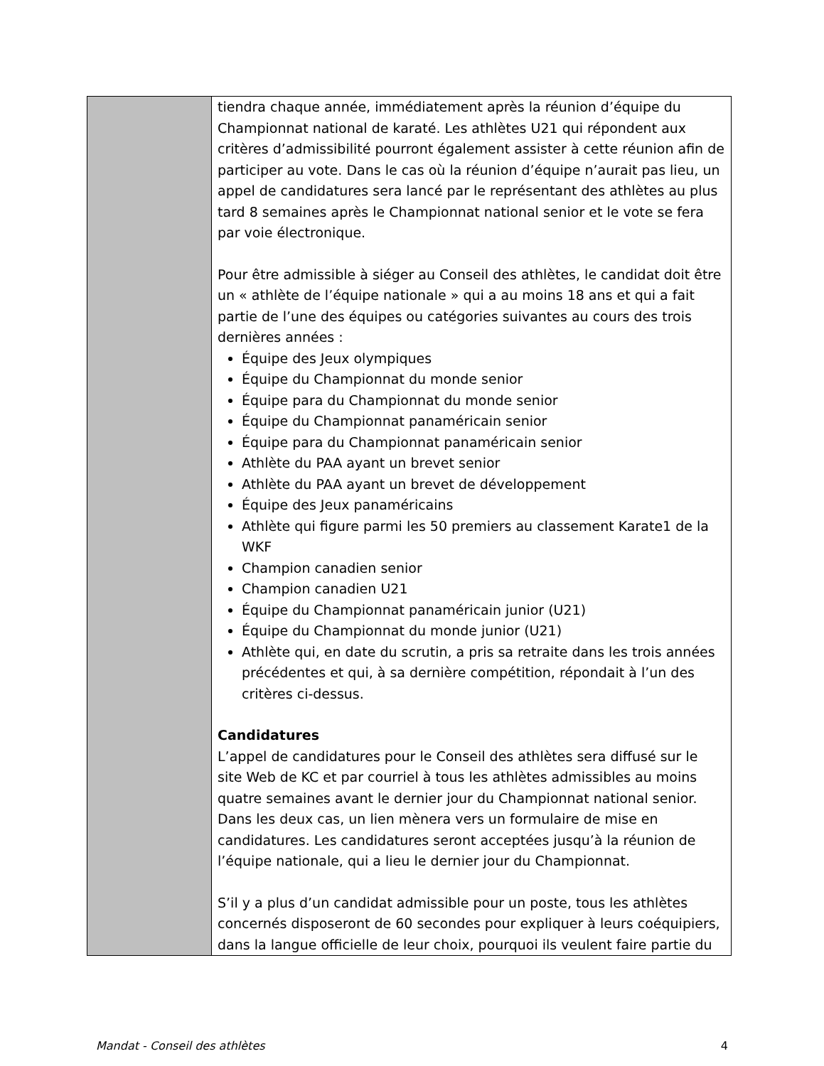| | tiendra chaque année, immédiatement après la réunion d’équipe du Championnat national de karaté. Les athlètes U21 qui répondent aux critères d’admissibilité pourront également assister à cette réunion afin de participer au vote. Dans le cas où la réunion d’équipe n’aurait pas lieu, un appel de candidatures sera lancé par le représentant des athlètes au plus tard 8 semaines après le Championnat national senior et le vote se fera par voie électronique. Pour être admissible à siéger au Conseil des athlètes, le candidat doit être un « athlète de l’équipe nationale » qui a au moins 18 ans et qui a fait partie de l’une des équipes ou catégories suivantes au cours des trois dernières années : Équipe des Jeux olympiques Équipe du Championnat du monde senior Équipe para du Championnat du monde senior Équipe du Championnat panaméricain senior Équipe para du Championnat panaméricain senior Athlète du PAA ayant un brevet senior Athlète du PAA ayant un brevet de développement Équipe des Jeux panaméricains Athlète qui figure parmi les 50 premiers au classement Karate1 de la WKF Champion canadien senior Champion canadien U21 Équipe du Championnat panaméricain junior (U21) Équipe du Championnat du monde junior (U21) Athlète qui, en date du scrutin, a pris sa retraite dans les trois années précédentes et qui, à sa dernière compétition, répondait à l’un des critères ci-dessus. Candidatures L’appel de candidatures pour le Conseil des athlètes sera diffusé sur le site Web de KC et par courriel à tous les athlètes admissibles au moins quatre semaines avant le dernier jour du Championnat national senior. Dans les deux cas, un lien mènera vers un formulaire de mise en candidatures. Les candidatures seront acceptées jusqu’à la réunion de l’équipe nationale, qui a lieu le dernier jour du Championnat. S’il y a plus d’un candidat admissible pour un poste, tous les athlètes concernés disposeront de 60 secondes pour expliquer à leurs coéquipiers, dans la langue officielle de leur choix, pourquoi ils veulent faire partie du |
Mandat - Conseil des athlètes 4